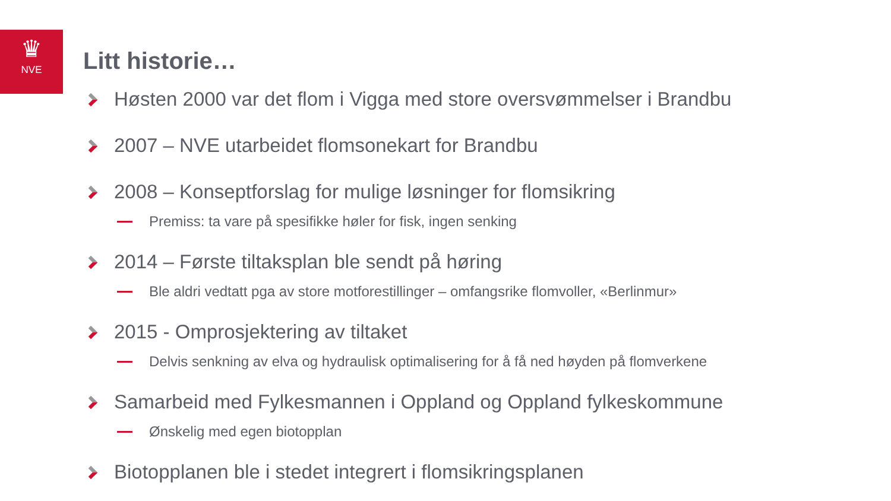♛
NVE
Litt historie…
Høsten 2000 var det flom i Vigga med store oversvømmelser i Brandbu
2007 – NVE utarbeidet flomsonekart for Brandbu
2008 – Konseptforslag for mulige løsninger for flomsikring
Premiss: ta vare på spesifikke høler for fisk, ingen senking
2014 – Første tiltaksplan ble sendt på høring
Ble aldri vedtatt pga av store motforestillinger – omfangsrike flomvoller, «Berlinmur»
2015 - Omprosjektering av tiltaket
Delvis senkning av elva og hydraulisk optimalisering for å få ned høyden på flomverkene
Samarbeid med Fylkesmannen i Oppland og Oppland fylkeskommune
Ønskelig med egen biotopplan
Biotopplanen ble i stedet integrert i flomsikringsplanen